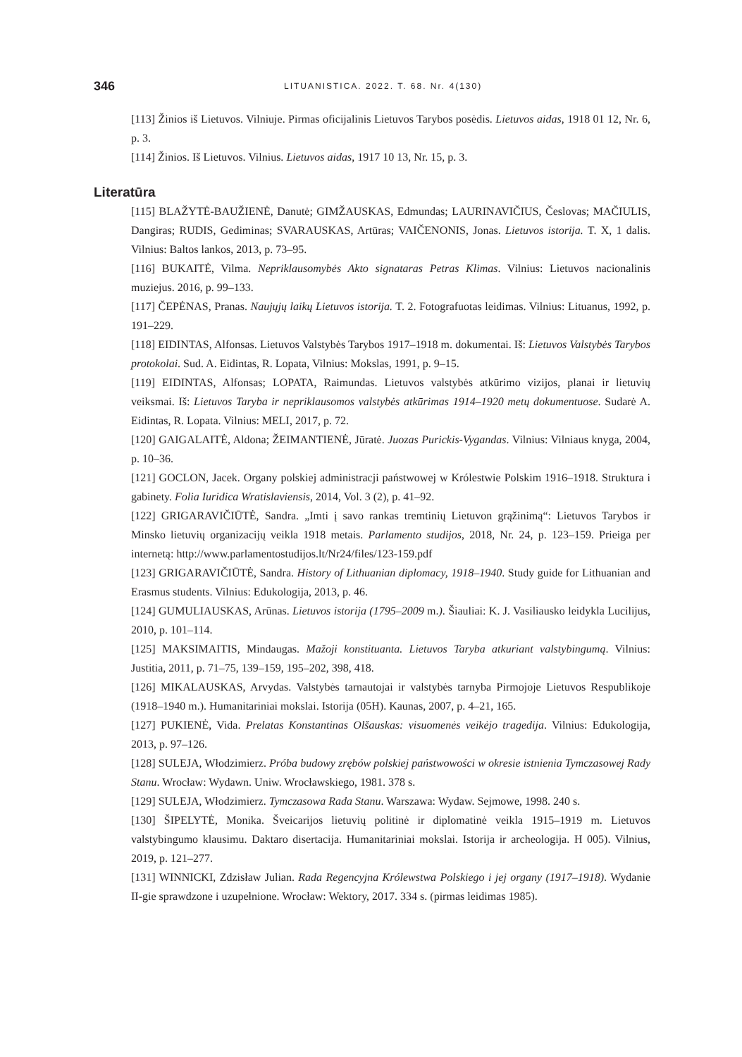346 LITUANISTICA. 2022. T. 68. Nr. 4(130)
[113] Žinios iš Lietuvos. Vilniuje. Pirmas oficijalinis Lietuvos Tarybos posėdis. Lietuvos aidas, 1918 01 12, Nr. 6, p. 3.
[114] Žinios. Iš Lietuvos. Vilnius. Lietuvos aidas, 1917 10 13, Nr. 15, p. 3.
Literatūra
[115] BLAŽYTĖ-BAUŽIENĖ, Danutė; GIMŽAUSKAS, Edmundas; LAURINAVIČIUS, Česlovas; MAČIULIS, Dangiras; RUDIS, Gediminas; SVARAUSKAS, Artūras; VAIČENONIS, Jonas. Lietuvos istorija. T. X, 1 dalis. Vilnius: Baltos lankos, 2013, p. 73–95.
[116] BUKAITĖ, Vilma. Nepriklausomybės Akto signataras Petras Klimas. Vilnius: Lietuvos nacionali­nis muziejus. 2016, p. 99–133.
[117] ČEPĖNAS, Pranas. Naujųjų laikų Lietuvos istorija. T. 2. Fotografuotas leidimas. Vilnius: Lituanus, 1992, p. 191–229.
[118] EIDINTAS, Alfonsas. Lietuvos Valstybės Tarybos 1917–1918 m. dokumentai. Iš: Lietuvos Valstybės Tarybos protokolai. Sud. A. Eidintas, R. Lopata, Vilnius: Mokslas, 1991, p. 9–15.
[119] EIDINTAS, Alfonsas; LOPATA, Raimundas. Lietuvos valstybės atkūrimo vizijos, planai ir lietu­vių veiksmai. Iš: Lietuvos Taryba ir nepriklausomos valstybės atkūrimas 1914–1920 metų dokumentuose. Sudarė A. Eidintas, R. Lopata. Vilnius: MELI, 2017, p. 72.
[120] GAIGALAITĖ, Aldona; ŽEIMANTIENĖ, Jūratė. Juozas Purickis-Vygandas. Vilnius: Vilniaus knyga, 2004, p. 10–36.
[121] GOCLON, Jacek. Organy polskiej administracji państwowej w Królestwie Polskim 1916–1918. Struktura i gabinety. Folia Iuridica Wratislaviensis, 2014, Vol. 3 (2), p. 41–92.
[122] GRIGARAVIČIŪTĖ, Sandra. „Imti į savo rankas tremtinių Lietuvon grąžinimą“: Lietuvos Tarybos ir Minsko lietuvių organizacijų veikla 1918 metais. Parlamento studijos, 2018, Nr. 24, p. 123–159. Prieiga per internetą: http://www.parlamentostudijos.lt/Nr24/files/123-159.pdf
[123] GRIGARAVIČIŪTĖ, Sandra. History of Lithuanian diplomacy, 1918–1940. Study guide for Lithuanian and Erasmus students. Vilnius: Edukologija, 2013, p. 46.
[124] GUMULIAUSKAS, Arūnas. Lietuvos istorija (1795–2009 m.). Šiauliai: K. J. Vasiliausko leidykla Lucilijus, 2010, p. 101–114.
[125] MAKSIMAITIS, Mindaugas. Mažoji konstituanta. Lietuvos Taryba atkuriant valstybingumą. Vilnius: Justitia, 2011, p. 71–75, 139–159, 195–202, 398, 418.
[126] MIKALAUSKAS, Arvydas. Valstybės tarnautojai ir valstybės tarnyba Pirmojoje Lietuvos Respublikoje (1918–1940 m.). Humanitariniai mokslai. Istorija (05H). Kaunas, 2007, p. 4–21, 165.
[127] PUKIENĖ, Vida. Prelatas Konstantinas Olšauskas: visuomenės veikėjo tragedija. Vilnius: Edukologija, 2013, p. 97–126.
[128] SULEJA, Włodzimierz. Próba budowy zrębów polskiej państwowości w okresie istnienia Tymczasowej Rady Stanu. Wrocław: Wydawn. Uniw. Wrocławskiego, 1981. 378 s.
[129] SULEJA, Włodzimierz. Tymczasowa Rada Stanu. Warszawa: Wydaw. Sejmowe, 1998. 240 s.
[130] ŠIPELYTĖ, Monika. Šveicarijos lietuvių politinė ir diplomatinė veikla 1915–1919 m. Lietuvos valstybingumo klausimu. Daktaro disertacija. Humanitariniai mokslai. Istorija ir archeologija. H 005). Vilnius, 2019, p. 121–277.
[131] WINNICKI, Zdzisław Julian. Rada Regencyjna Królewstwa Polskiego i jej organy (1917–1918). Wydanie II-gie sprawdzone i uzupełnione. Wrocław: Wektory, 2017. 334 s. (pirmas leidimas 1985).